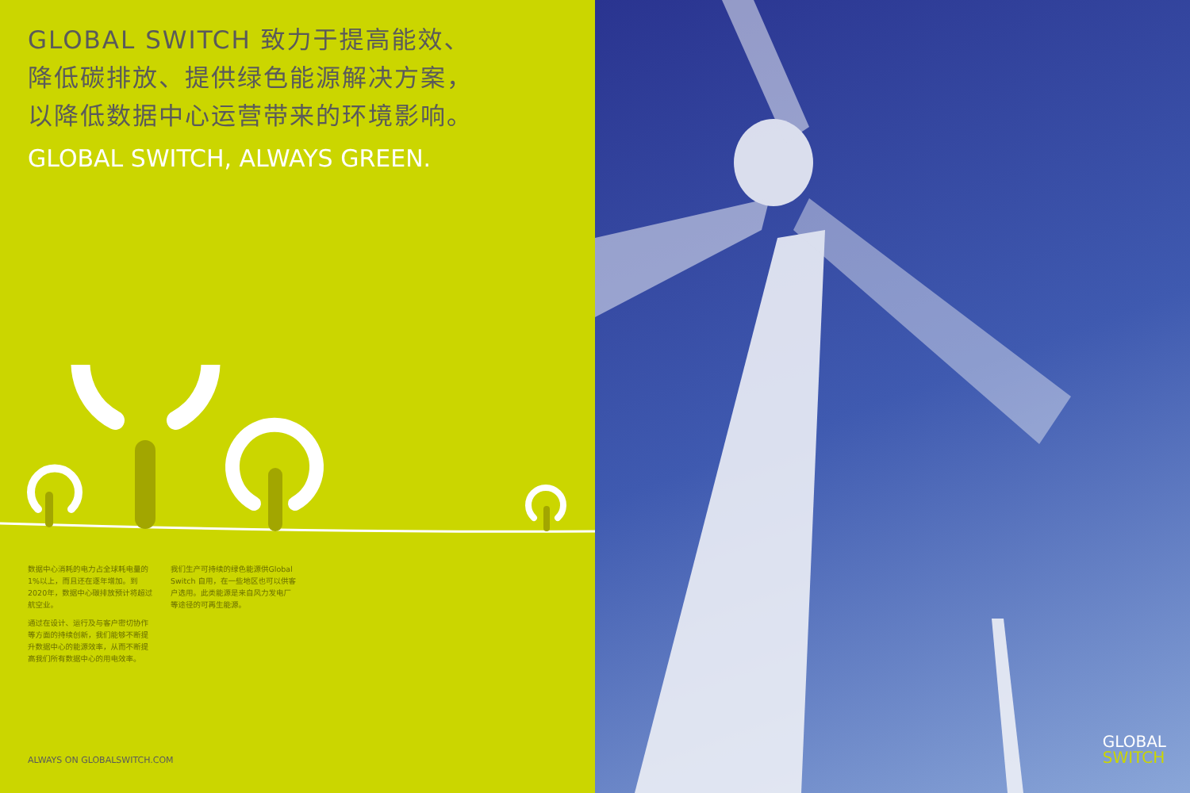GLOBAL SWITCH 致力于提高能效、
降低碳排放、提供绿色能源解决方案，
以降低数据中心运营带来的环境影响。
GLOBAL SWITCH, ALWAYS GREEN.
数据中心消耗的电力占全球耗电量的1%以上，而且还在逐年增加。到2020年，数据中心碳排放预计将超过航空业。
通过在设计、运行及与客户密切协作等方面的持续创新，我们能够不断提升数据中心的能源效率，从而不断提高我们所有数据中心的用电效率。
我们生产可持续的绿色能源供Global Switch 自用，在一些地区也可以供客户选用。此类能源是来自风力发电厂等途径的可再生能源。
ALWAYS ON GLOBALSWITCH.COM
GLOBAL
SWITCH